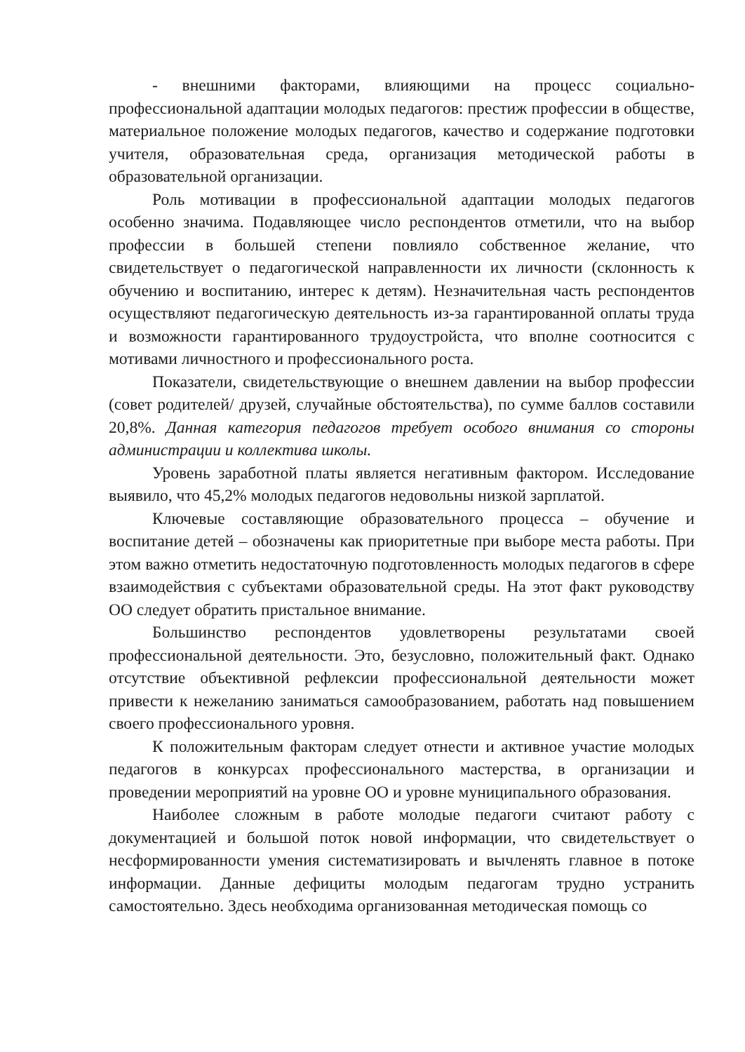- внешними факторами, влияющими на процесс социально-профессиональной адаптации молодых педагогов: престиж профессии в обществе, материальное положение молодых педагогов, качество и содержание подготовки учителя, образовательная среда, организация методической работы в образовательной организации.
Роль мотивации в профессиональной адаптации молодых педагогов особенно значима. Подавляющее число респондентов отметили, что на выбор профессии в большей степени повлияло собственное желание, что свидетельствует о педагогической направленности их личности (склонность к обучению и воспитанию, интерес к детям). Незначительная часть респондентов осуществляют педагогическую деятельность из-за гарантированной оплаты труда и возможности гарантированного трудоустройста, что вполне соотносится с мотивами личностного и профессионального роста.
Показатели, свидетельствующие о внешнем давлении на выбор профессии (совет родителей/ друзей, случайные обстоятельства), по сумме баллов составили 20,8%. Данная категория педагогов требует особого внимания со стороны администрации и коллектива школы.
Уровень заработной платы является негативным фактором. Исследование выявило, что 45,2% молодых педагогов недовольны низкой зарплатой.
Ключевые составляющие образовательного процесса – обучение и воспитание детей – обозначены как приоритетные при выборе места работы. При этом важно отметить недостаточную подготовленность молодых педагогов в сфере взаимодействия с субъектами образовательной среды. На этот факт руководству ОО следует обратить пристальное внимание.
Большинство респондентов удовлетворены результатами своей профессиональной деятельности. Это, безусловно, положительный факт. Однако отсутствие объективной рефлексии профессиональной деятельности может привести к нежеланию заниматься самообразованием, работать над повышением своего профессионального уровня.
К положительным факторам следует отнести и активное участие молодых педагогов в конкурсах профессионального мастерства, в организации и проведении мероприятий на уровне ОО и уровне муниципального образования.
Наиболее сложным в работе молодые педагоги считают работу с документацией и большой поток новой информации, что свидетельствует о несформированности умения систематизировать и вычленять главное в потоке информации. Данные дефициты молодым педагогам трудно устранить самостоятельно. Здесь необходима организованная методическая помощь со